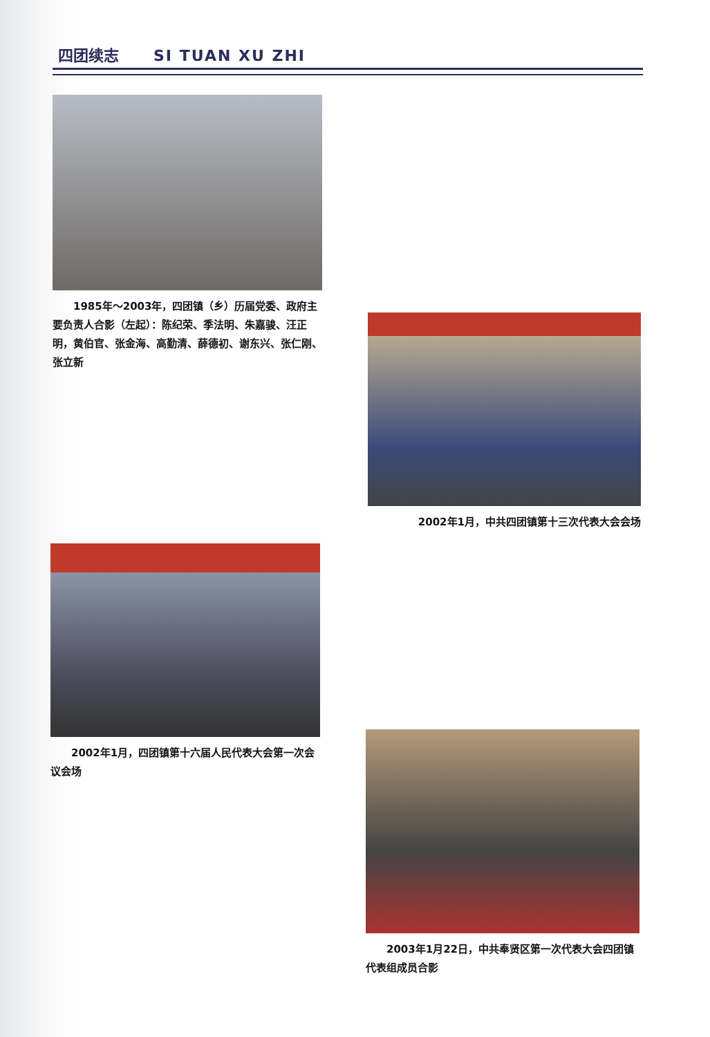四团续志 SI TUAN XU ZHI
　　1985年～2003年，四团镇（乡）历届党委、政府主要负责人合影（左起）：陈纪荣、季法明、朱嘉骏、汪正明，黄伯官、张金海、高勤清、薛德初、谢东兴、张仁刚、张立新
2002年1月，中共四团镇第十三次代表大会会场
　　2002年1月，四团镇第十六届人民代表大会第一次会议会场
　　2003年1月22日，中共奉贤区第一次代表大会四团镇代表组成员合影